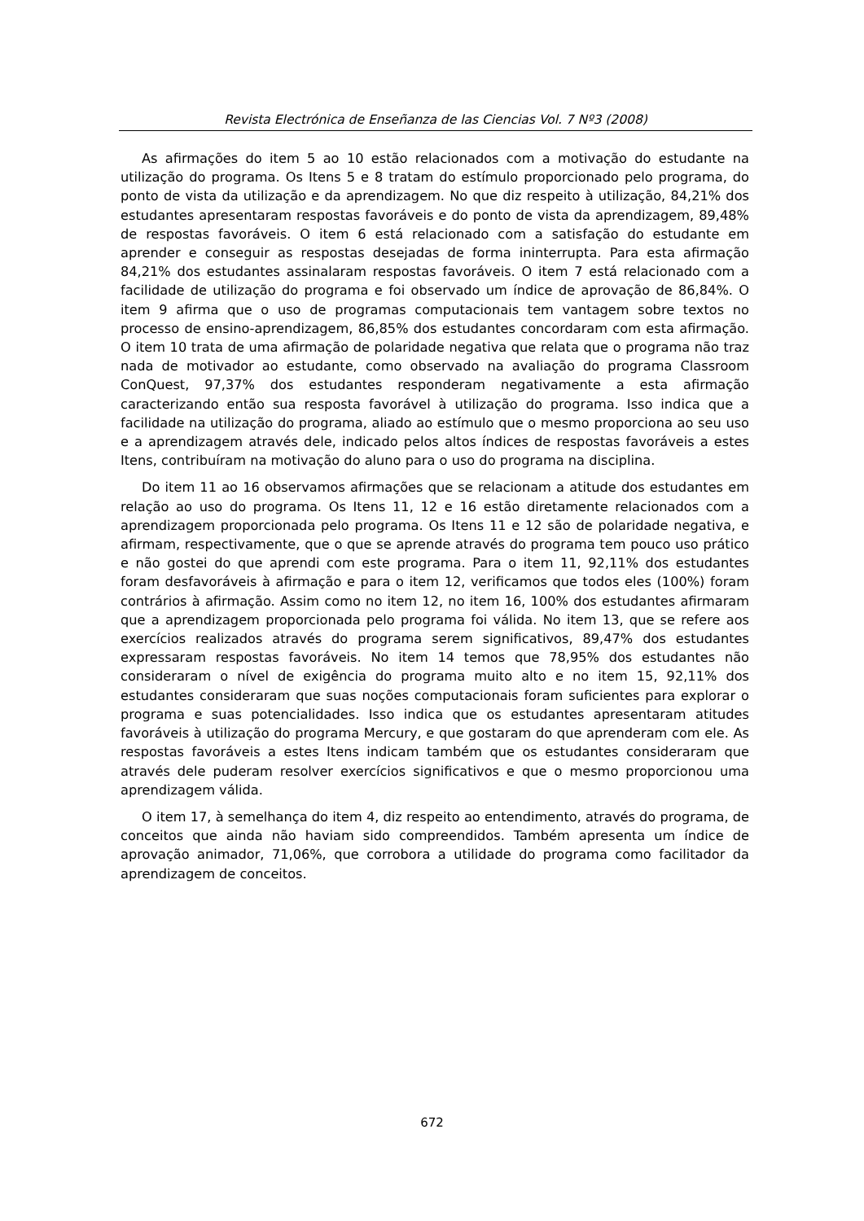Revista Electrónica de Enseñanza de las Ciencias Vol. 7 Nº3 (2008)
As afirmações do item 5 ao 10 estão relacionados com a motivação do estudante na utilização do programa. Os Itens 5 e 8 tratam do estímulo proporcionado pelo programa, do ponto de vista da utilização e da aprendizagem. No que diz respeito à utilização, 84,21% dos estudantes apresentaram respostas favoráveis e do ponto de vista da aprendizagem, 89,48% de respostas favoráveis. O item 6 está relacionado com a satisfação do estudante em aprender e conseguir as respostas desejadas de forma ininterrupta. Para esta afirmação 84,21% dos estudantes assinalaram respostas favoráveis. O item 7 está relacionado com a facilidade de utilização do programa e foi observado um índice de aprovação de 86,84%. O item 9 afirma que o uso de programas computacionais tem vantagem sobre textos no processo de ensino-aprendizagem, 86,85% dos estudantes concordaram com esta afirmação. O item 10 trata de uma afirmação de polaridade negativa que relata que o programa não traz nada de motivador ao estudante, como observado na avaliação do programa Classroom ConQuest, 97,37% dos estudantes responderam negativamente a esta afirmação caracterizando então sua resposta favorável à utilização do programa. Isso indica que a facilidade na utilização do programa, aliado ao estímulo que o mesmo proporciona ao seu uso e a aprendizagem através dele, indicado pelos altos índices de respostas favoráveis a estes Itens, contribuíram na motivação do aluno para o uso do programa na disciplina.
Do item 11 ao 16 observamos afirmações que se relacionam a atitude dos estudantes em relação ao uso do programa. Os Itens 11, 12 e 16 estão diretamente relacionados com a aprendizagem proporcionada pelo programa. Os Itens 11 e 12 são de polaridade negativa, e afirmam, respectivamente, que o que se aprende através do programa tem pouco uso prático e não gostei do que aprendi com este programa. Para o item 11, 92,11% dos estudantes foram desfavoráveis à afirmação e para o item 12, verificamos que todos eles (100%) foram contrários à afirmação. Assim como no item 12, no item 16, 100% dos estudantes afirmaram que a aprendizagem proporcionada pelo programa foi válida. No item 13, que se refere aos exercícios realizados através do programa serem significativos, 89,47% dos estudantes expressaram respostas favoráveis. No item 14 temos que 78,95% dos estudantes não consideraram o nível de exigência do programa muito alto e no item 15, 92,11% dos estudantes consideraram que suas noções computacionais foram suficientes para explorar o programa e suas potencialidades. Isso indica que os estudantes apresentaram atitudes favoráveis à utilização do programa Mercury, e que gostaram do que aprenderam com ele. As respostas favoráveis a estes Itens indicam também que os estudantes consideraram que através dele puderam resolver exercícios significativos e que o mesmo proporcionou uma aprendizagem válida.
O item 17, à semelhança do item 4, diz respeito ao entendimento, através do programa, de conceitos que ainda não haviam sido compreendidos. Também apresenta um índice de aprovação animador, 71,06%, que corrobora a utilidade do programa como facilitador da aprendizagem de conceitos.
672